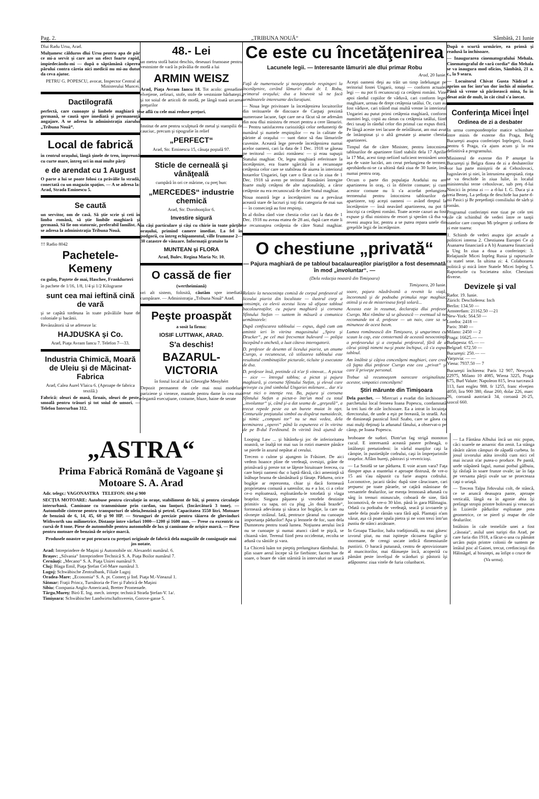Pag. 2. „TRIBUNA NOUĂ“Sâmbătă, 21 Iunie
Dlui Radu Ursu, Arad.
Mulţumesc călduros dlui Ursu pentru apa de păr ce mi-a servit şi care are un efect foarte rapid, impiedecându-mi — după o săptămână căperea părului contra căreia nici medicii nu mi-au dutut da ceva ajutor.
PETRU G. POPESCU, avocat, Inspector Central al Ministerului Muncei.
Dactilografă
perfectă, care cunoaşte şi limbele maghiară şi germană, se caută spre imediată şi permanenţă angajare. A se adresa la administraţia ziarului „Tribuna Nouă“.
Local de fabrică
în centrul oraşului, lângă şinele de tren, împreună cu curte mare, întreg ori în mai multe părţi
e de arendat cu 1 August
O parte a lui se poate folosi ca prăvălie la stradă, conectată cu un magazin spaţios. — A se adresa la: Arad, Strada Eminescu 5.
Se caută
un servitor, om de casă. Să ştie scrie şi ceti în limba română, să ştie limbile maghiară şi germană. Să fie om statornic, preferabil familist. A se adresa la administraţia Tribuna Nouă.
!!! Radio 8042
Pachetele-Kemeny
cu gulaş, Paştete de mai, Haschee, Frankfurteri
în pachete de 1/16, 1/8, 1/4 şi 1/2 Kilograme
sunt cea mai ieftină cină de vară
şi se capătă totdeuna în toate prăvăliile bune de coloniale şi bacănii.
Revânzătorii să se adreseze la:
HAJDUSKA şi Co.
Arad, Piaţa Avram Iancu 7. Telefon 7—33.
Industria Chimică, Moară de Uleiu şi de Măcinat-Fabrica
Arad, Calea Aurel Vlaicu 6. (Aproape de fabrica textilă.)
Fabrică: oleuri de masă, firnais, oleuri de peste, smoală pentru trăsuri şi tot soiul de unsori. — Telefon Interurban 312.
48.- Lei
un metru stofă batist deschis, deseuuri frumoase pentru vestminte de vară în prăvălia de modă a lui
ARMIN WEISZ
Arad, Piaţa Avram Iancu 18. Tot acolo: grenadine elveţiene, zefiruri, stofe, stofe de vestminte bărbateşti, şi tot soiul de articoli de modă, pe lângă toată urcarea preţurilor
se află cu cele mai reduse preţuri.
Institut de arte pentru sculptură de metal şi stampilii de cauciuc, precum şi tipografie în relief
„PERFECT“
Arad, Str. Eminescu 15, căsuţa poştală 97.
Sticle de cerneală şi vânăţeală
cumpără în ori ce mărime, cu preţ bun:
„MERCEDES“ industrie chemică
Arad, Str. Dorobonţilor 6.
Investire sigură
în căşi particulare şi căşi cu chirie în toate părţile oraşului, primind camere imediat. La fel în podgorii, cu întreg echipamentul, ville frumoase 2—30 catastre de vânzare. Informaţii gratuite la
MUNTEAN şi FLORA
Arad, Bulev. Regina Maria Nr. 10.
O cassă de fier
(wertheimiană)
ori alt sistem, folosită, căutăm spre imediată cumpărare. — Administraţia „Tribuna Nouă“ Arad.
Peşte proaspăt
a sosit la firma:
IOSIF LUTTWAK, ARAD.
S'a deschis!
BAZARUL-VICTORIA
în fostul local al lui Gheorghe Menyhért
Depozit permanent de cele mai noui modeluri pariziene şi vieneze, mantale pentru dame în cea mai elegantă execuţiune, costume, bluze, haine de serate
Ce este cu încetăţenirea
Lacunele legii. — Interesante lămuriri ale dlui primar Robu
Arad, 20 Iunie.
Faţă de numeroasele şi neaşteptatele respingeri la încetăţenire, cerând lămuriri dlui dr. I. Robu, primarul oraşului; dsa a binevoit să ne facă următoarele interesante declaraţiuni.
— Noua lege privitoare la încetăţenirea locuitorilor din teritoarele de dincoace de Carpaţi prezintă numeroase lacune, fapt care ne-a făcut să ne adresăm din nou dlui ministru de resort pentru a cere lămuriri. — Pentru satisfacerea curiozităţii celor nedumeriţi de numărul şi numele respinşilor — eu în calitate de părinte al oraşului — sunt dator să dau lămuririle cuvenite. Aceastâ lege prevede încetăţenirea numai acelor oameni, cari la data de 1 Dec. 1918 se găseau pe teritorul — astăzi românesc — şi erau supuşii Statului maghiar. Or, legea maghiară referitoare la încetăţenire, era foarte sgârcită în a recunoaşte cetăţenia celor care se stabileau de aiurea în interiorul hotarelor Ungariei, fapt care o făcut ca în ziua de 1 Dec. 1918 să avem pe teritorul României întregite foarte mulţi cetăţeni de alte naţionalităţi, a căror cetăţenie nu era recunoscută de către Statul maghiar.
Noua noastră lege a încetăţenirei nu a prevăzut această stare de lucruri şi toţi din categoria de mai sus — în consecinţă au fost respinşi.
In al doilea rând vine chestia celor cari la data de 1 Dec. 1918 nu aveau etatea de 28 ani, după care etate li se recunoaştea cetăţenia de către Statul maghiar. Aceşti oameni deşi au trăit un timp îndelungat pe teritoriul fostei Ungarii, totuşi — conform actualei legi — nu pot fi recunoscuţi ca cetăţeni români. Vine apoi rândul copiilor de văduvă, cari conform legei maghiare, urmau de drept cetăţenia tatălui. Or, cum au fost văduve, cari trăind mai multă vreme în interiorul Ungariei au putut primi cetăţenia maghiară, conform numitei legi, copii au rămas cu cetăţenia tatălui, fiind deci taxaţi în rândul celor din primul caz expus dstră. Pe lângă aceste trei lacune de neînlăturat, am mai avut de întâmpinat şi o altă greutate şi anume chestia apartinerei.
Timpul dat de către Minister, pentru întocmirea tablourilor de apartinere fiind stabilit dela 17 Aprilie la 17 Mai, acest timp nefiind suficient terminărei unor aşa de vaste lucrări, am cerut prelungirea de termen; aprobându-ni-se ca ultimă dată ziua de 30 Iunie, însă numai pentru oraş.
Orcum o parte din populaţia Aradului nu are apartinerea în oraş, ci în diferite comune; şi cum acestor comune nu li s'a acordat prelungirea termenului pentru întocmirea tablourilor de apartinere, toţi aceşti oameni — având dreptul la încetăţenire — însă neavând apartinerea, nu pot fi înscrişi ca cetăţeni români. Toate aceste cazuri au fost expuse şi dlui ministru de resort şi sperăm că dsa va reveni asupra lor, pentru a se putea repara unele din greşelile legii de încetăţenire.
O chestiune „privată“
— Pajura maghiară de pe tabloul bacalaureaţilor piarişţilor a fost desemnată în mod „involuntar“. —
(Dela redacţia noastră din Timişoara)
Timişoara, 20 Iunie.
Relativ la nesocotinţa comisă de corpul profesoral al liceului piarist din localitate — ilustrul corp a consimţit, ca elevii acestui liceu să afişeze tabloul bacalaureaţilor, cu pajura maghiară şi coroana Sfîntului Stefan — suntem în măsură a comunica următoarele:
După confiscarea tabloului — expus, după cum am amintit ieri în vitrina magasinului „Spira şi Drucker“, pe cel mai frecventat bulevard — poliţia începând o anchetă, a luat câteva interogatorii.
D. profesor de desemn al liceului piarist, un anume Csergo, a recunoscut, că stilizarea tabloului este resultatul combinaţiilor picturale, ticluite şi executate de dsa.
D. profesor însă, pretinde că n'ar fi vinovat... A pictat — zice — întregul tablou; a pictat şi pajura maghiară, şi coroana Sfîntului Stefan, şi elevul care priveşte cu jind simbolul Ungariei milenare... dar n'a avut nici o intenţie rea. Ba, pajura şi coroana Sfîntului Stefan a pictat-o într'un mod cu totul „involuntar“ şi, când şi-a dat seama de „greşeală“, a trecut repede peste ea un burete muiat în oţet. Conturuile preţiutului simbol au dispărut numaidecât, şi nimic „compuni tor“ nu se mai vedea, dela terminarea „operei“ până la expunerea ei în vitrina de pe B-dul Ferdinand. In vitrină însă ajunsă de soare, pajura năzdrăvană a revenit la viaţă, încoronată şi de podoaba primului rege maghiar, atinsă şi ea de misterioasa forţă solară...
Aceasta este în rezumat, declaraţia dlui profesor Csergo. Mai rămâne să se găsească — eventual să ne recomande tot d. profesor — un naiv, care sa se minuneze de acest basm.
Lumea românească din Timişoara, şi ungurimea cu scaun la cap, este consternată de această nesocotinţă a profesorului şi a corpului profesoral, fără de a cărui ştiinţă nimeni nu-şi poate închipui, că s'a expus tabloul.
Am întâlnit şi câţiva concetăţeni maghiari, care cred că fapta dlui profesor Csergo este cea „privat“ şi care îl priveşte personal.
Trebue să recunoaştem oarecare originalitate. acestor, simpatici concetăţeni!
Ştiri mărunte din Timişoara
Dela parchet. — Miercuri a evadat din închisoarea parchetului local femeea Ioana Popescu, condamnată la trei luni de zile închisoare. Ea a intrat în locuinţa directorului, de unde a eşit pe fereastă, în stradă. Azi de dimineaţă paznicul Iosif Szabo, care se găsea cu mai mulţi deţinuţi la adunatul fânului, a observat-o pe câmp, pe Ioana Popescu.
După o scurtă urmărire, ea prinsă şi readusă la închisoare.
— Inaugurarea cinematografului Mehala. Cinematograful de vară cordia“ din Mehala se va inaugura mod oficios, Sâmbătă, 21 a. c., la 9 seara.
— Locuitorul Chivat Gusta Nădrad a aprins un foc într'un dor închis al minelor. Până să vreme să părăsească mina, fu în desat atât de mult, în cât citul s'a înecat.
Conferinţa Micei Înţel
Ordinea de zi a desbater
In urma corespondenţelor matice schimbate între minis de externe din Praga, Belg Bucureşti asupra conferinţei Inţelegeri, fixată pentru 6 Praga, s'a ajuns acum şi la rea definitivă a programului.
Ministerul de externe din P anunţat la Bucureşti şi Belgra dinea de zi a desbaterilor vor lua parte miniştrii de ai Cehoslovaci, Iugoslaviei şi niei, în întrunirea apropiată. rinţa se va deschide în ziua Iulie, în localul ministerului terne cehoslovac, sub preş d-lui Nincici în prima zi — a d-lui I. G. Duca şi a treia Beneş. La şedinţa de deschide lua parte d-nii Pasici şi Br preşedinţii consiliului de sârb şi român.
Programul conferinţei este tizat pe cele trei zile cât schimbul de vederi între re tanţii statelor care compun Mi ţelegere şi ordinea de zi este toarea:
1. Schimb de vederi asupra iţie actuale a politicei interna 2. Chestiunea Europei Ce a) Asanarea financiară a A b) Asanarea financiară a Ung In ziua a doua a conferinţei: 3. Relaţiunile Micei Inţeleg Rusia şi raporturile cu statel sene. In ultima zi: 4. Colaborarea politică şi mică între Statele Micei Inţeleg 5. Raporturile cu Societatea nilor. Chestiuni diverse.
Devizele şi val
Rador. 19. Iunie.
Zürich: Deschiderea: Inch
Berlin: 134.50 —
Amsterdam: 21162.50 —21
New-York: 564.50 —
Londra: 2418 —
Paris: 3040 —
Milano: 2450 — 2
Praga: 16625.— —
Budapesta: 65.— —
Belgrad: 672.50 —
Bucureşti: 250.— —
Varşovia: — —
Viena: 7937.50 — 7
Bucureşti închierea: Paris 12 907, Newyork 22975, Milano 10 4085, Wiena 3225, Praga 675, Bud Valute: Napoleon 815, leva turcească 113, funt englez 988. fr 1255, franc elveţien 4050, lira 900 380, dinar 260, dolar 226, marc 26, coroană austriacă 34, coroană 26·25, szocol 660.
„ASTRA“
Prima Fabrică Română de Vagoane şi Motoare S. A. Arad
Adr. telegr.: VAGONASTRA TELEFON: 694 şi 900
SECŢIA MOTOARE: Autobuse pentru circulaţie în oraşe, stabiliment de băi, şi pentru circulaţie interurbană. Camioane cu transmisiune prin cardan, sau lanţuri. (Incărcătură 3 tone). — Automobile cisterne pentru transporturi de uleiu,benzină şi petrol. Capacitatea 3550 litri. Motoare de benzină de 6, 14, 45, 60 şi 90 HP. — Strunguri de precizie pentru tăiarea de ghevinduri Withworth sau milimetrice. Distanţe între vârfuri 1000—1200 şi 1600 mm. — Prese cu excentric cu cursă de 8 tone. Piese de automobile pentru automobile de lux şi camioane de orişice marcă. — Piese pentru motoare de benzină de orişice marcă.
Produsele noastre se pot procura cu preţuri originale de fabrică dela magaziile de consignaţie mai jos notate.
Arad: Intreprindere de Maşini şi Automobile str. Alexandri numărul. 6.
Braşov: „Silvania“ Intreprindere Technică S. A. Piaţa Boilor numărul 7.
Cernăuţi: „Mecano“ S. A. Piaţa Unirei numărul 9.
Cluj: Blaga Emil, Piaţa Ştefan Cel-Mare numărul 3.
Lugoj: Schwäbische Zentralbank, Filiale Lugoj
Oradea-Mare: „Economia“ S. A. pt. Comerţ şi Ind. Piaţa M.-Viteazul 1.
Sătmar: Fraţii Princz, Turnătoria de Fier şi Fabrică de Maşini
Sibiu: Compania Anglo-Americană, Bretter Promenade.
Târgu.Mureş: Biró E. Ing. mech. intrepr. technică Strada Ştefan-V. 1a/.
Timişoara: Schwäbischer Landwirtschaftsverein, Gorove-gasse 5.
Looping Law ... şi bătându-şi joc de inferioritatea noastră, se înalţă tot mai sus în rotiri maestre pânăce se pierde în azurul nepătat al cerului.
Trecem o culme şi ajungem în Frăsinet. De aici vedem hoance pline de verdeaţă, ovesişti, grâne de primăvară şi preste tot se lăţeste biruitoare ferecea, cu care bieţii oameni duc o luptă dârză, căci ameninţă să înăbuşe bruma de sămănătură şi fânaţe. Pădurea, orice bogăţie ar reprezenta, chiar şi dacă formează proprietatea comună a satenilor, nu e a lor, ci a celor ce-o esploatează, esploatându-le totodată şi vlaga braţelor. Singura păşunea şi vreodele destinite primitiv cu sapa, ori cu plug „în două brazde“, formează adevărata şi săraca lor bogăţie, la care nu râvneşte străinul. Iată, pentruce ţăranul nu cunoaşte importanţa pădurilor! Apa şi lemnele de foc, sunt dela Dumnezeu pentru toată lumea. Noţiunea aerului încă nu se cunoaşte şi numai atunci când te pişcă, se chiamă vânt. Terenul fiind prea occidentat, recolta se adună cu săniile şi vara.
La Chiceră luăm tot pieptiş prelungitura dâmbului. In plin soare aerul începe să fie fierbinte; facem bae de soare, o boare de vânt stârnită în intervaluri ne usucă broboane de sudori. Dintr'un fag strigă monoton cucul. E interesantă această pasere pribeagă, o întâlneşti pretutindeni: în vârful munţilor caşi la câmpie, în pustietăţile codrului, caşi în împrejurimile oraşelor. Aflăm bureţi, păstravi şi vevericioşi.
— La Smidă se tae pădurea. E voie acum vara? Faţa dinspre apus a muntelui e aproape distrusă, de vre-o 15 ani s'au năpustit cu furie asupra codrului. Locomotive, jucarii târâsc după sine cărucioare, cari şerpuesc pe toate pâraele, se caţără mănioase de versantele dealurilor, iar esenţa lemnoasă adunată cu sârg în trenuri minuscule, coboară de sine, fără locomotivă, de vre-o 30 klm. până în gara Hălmagiu. Odată cu podoaba de verdeaţă, seacă şi izvoarele şi satele dela poale rămân vara fără apă. Plantaţii n'am văzut, aşa că poate spala pietra şi ne vom trezi într'un pustiu de stânci arzătoare.
In Groapa Tăurilor, halta tradiţională, nu mai găsesc izvorul ştiut, nu mai ispiteşte răcoarea fagilor şi mormane, de crengi uscate indică dimensiunile pustiirii. O baracă putuoasă, centru de aprovizionare al muncitorilor, mai dăinueşte încă, acoperită cu pământ peste învelişul de scânduri şi păstorii îşi adăpostesc ziua vitele de furia colunbacei.
— La Fântâna Albului încă un mic popas, căci soarele ne amarnic din zenit. La stânga răsărit zărim câmpuri de zăpadă curbeta. In josul izvorului atâta involtă cum nici cel mai iscusit n'ar putea-o produce. Pe pantă, unde stăpâneă fagul, numai potbal gâlbuiu, îşi răsfaţă în soare frunze ovale; iar în faţa pe versanta părţii ovale sar se proecteaza caşi o uriaşă.
— Trecem Talpa Jidovului colt, de stâncă, ce se aruncă deasupra pante, aproape verticală, lângă ea în agonie abia îşi prelinge stropii printre bolovani şi vreascuri în Lizierile pădurilor esploatate prea geometrice, ce se pierd şi reapar de rile dealurilor.
Intâlnim în cale temeliile unei a fost „căsoaia“, asilul unei turişti din Arad, pe care furia din 1918, a făcut-o una cu pământ urcăm puţin printre colonii de suntem pe întâiul pisc al Gainei, trecut, credincioşii din Hălmăgel, al biruinţei, au înfipt o cruce de
(Va urma).